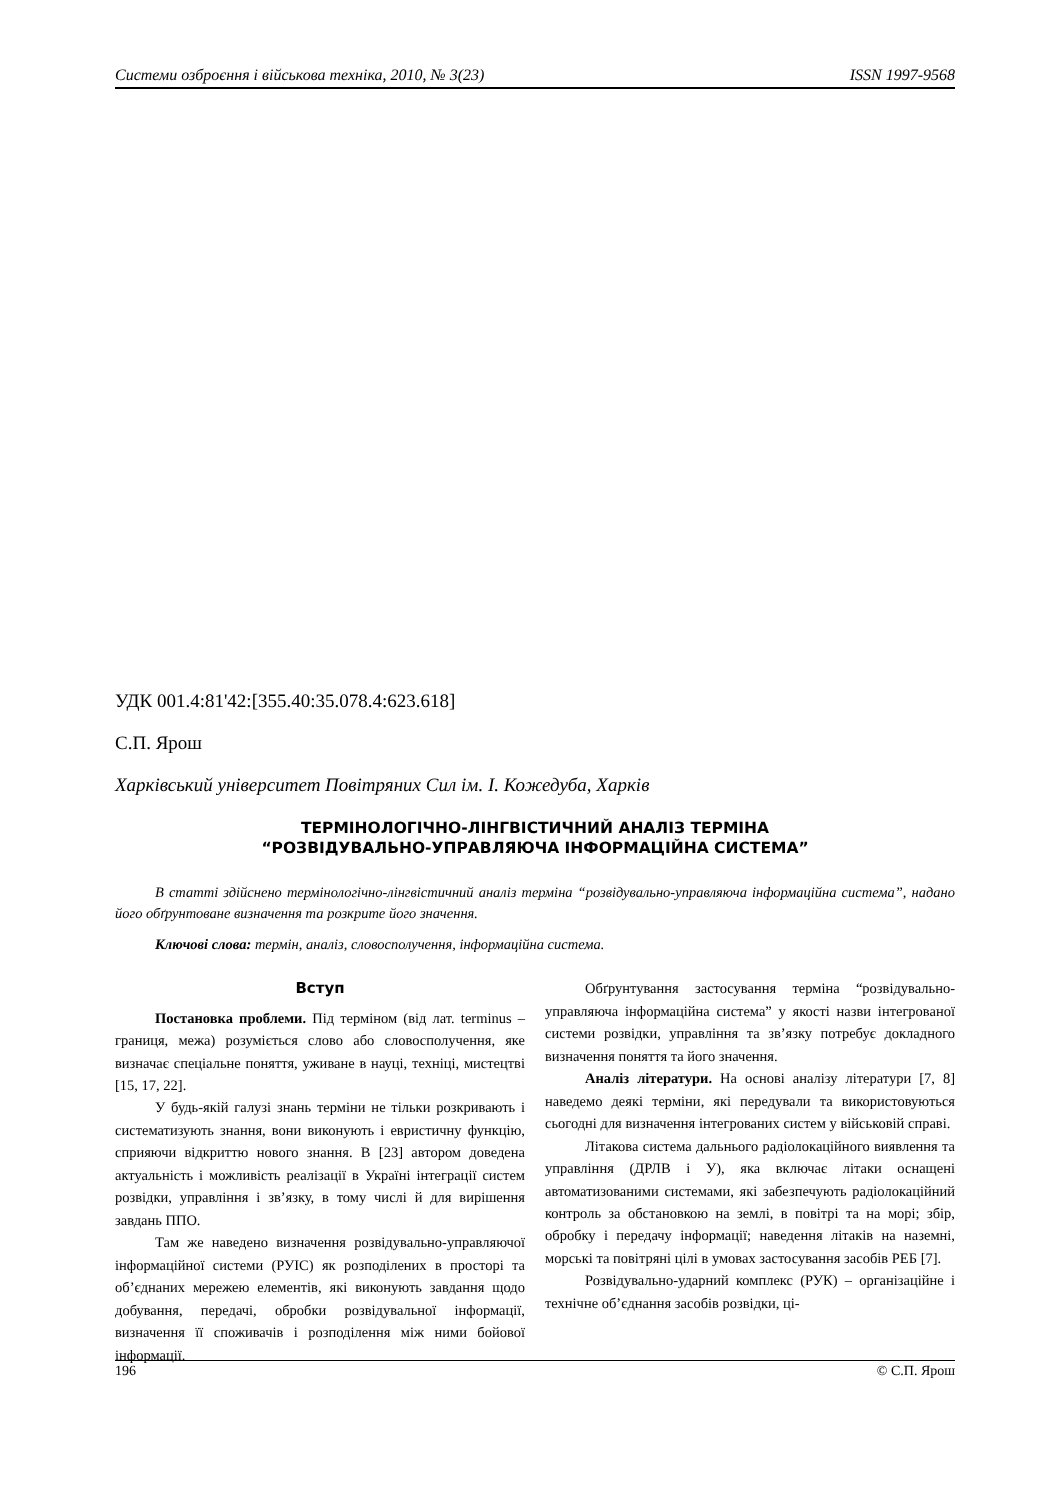Системи озброєння і військова техніка, 2010, № 3(23) ISSN 1997-9568
УДК 001.4:81'42:[355.40:35.078.4:623.618]
С.П. Ярош
Харківський університет Повітряних Сил ім. І. Кожедуба, Харків
ТЕРМІНОЛОГІЧНО-ЛІНГВІСТИЧНИЙ АНАЛІЗ ТЕРМІНА
“РОЗВІДУВАЛЬНО-УПРАВЛЯЮЧА ІНФОРМАЦІЙНА СИСТЕМА”
В статті здійснено термінологічно-лінгвістичний аналіз терміна “розвідувально-управляюча інформаційна система”, надано його обґрунтоване визначення та розкрите його значення.
Ключові слова: термін, аналіз, словосполучення, інформаційна система.
Вступ
Постановка проблеми. Під терміном (від лат. terminus – границя, межа) розуміється слово або словосполучення, яке визначає спеціальне поняття, уживане в науці, техніці, мистецтві [15, 17, 22].
У будь-якій галузі знань терміни не тільки розкривають і систематизують знання, вони виконують і евристичну функцію, сприяючи відкриттю нового знання. В [23] автором доведена актуальність і можливість реалізації в Україні інтеграції систем розвідки, управління і зв’язку, в тому числі й для вирішення завдань ППО.
Там же наведено визначення розвідувально-управляючої інформаційної системи (РУІС) як розподілених в просторі та об’єднаних мережею елементів, які виконують завдання щодо добування, передачі, обробки розвідувальної інформації, визначення її споживачів і розподілення між ними бойової інформації.
Обґрунтування застосування терміна “розвідувально-управляюча інформаційна система” у якості назви інтегрованої системи розвідки, управління та зв’язку потребує докладного визначення поняття та його значення.
Аналіз літератури. На основі аналізу літератури [7, 8] наведемо деякі терміни, які передували та використовуються сьогодні для визначення інтегрованих систем у військовій справі.
Літакова система дальнього радіолокаційного виявлення та управління (ДРЛВ і У), яка включає літаки оснащені автоматизованими системами, які забезпечують радіолокаційний контроль за обстановкою на землі, в повітрі та на морі; збір, обробку і передачу інформації; наведення літаків на наземні, морські та повітряні цілі в умовах застосування засобів РЕБ [7].
Розвідувально-ударний комплекс (РУК) – організаційне і технічне об’єднання засобів розвідки, ці-
196 © С.П. Ярош